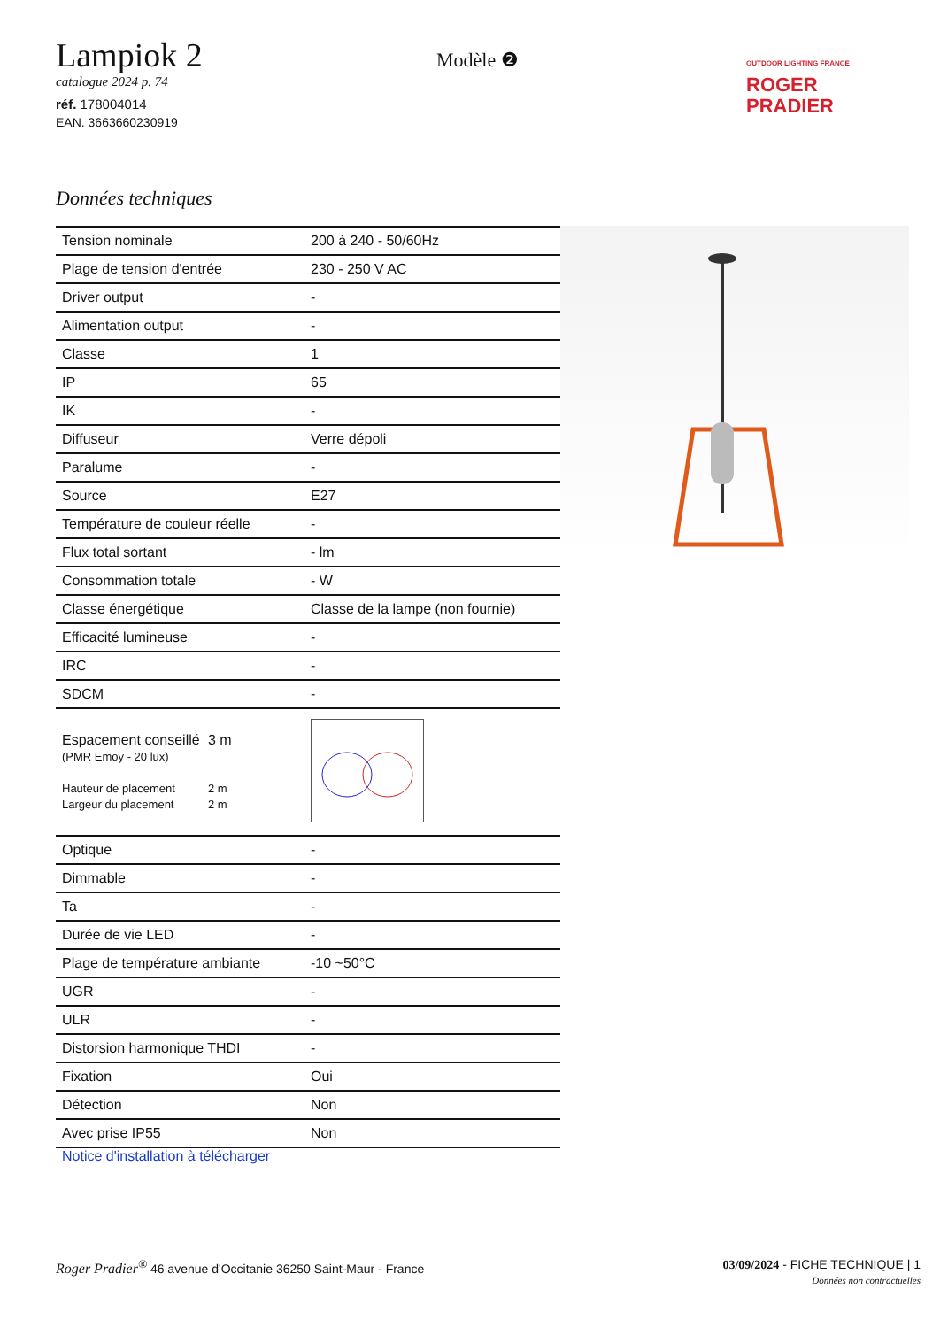Lampiok 2
catalogue 2024 p. 74
réf. 178004014
EAN. 3663660230919
Modèle ❷
OUTDOOR LIGHTING FRANCE
ROGER
PRADIER
Données techniques
| Tension nominale | 200 à 240 - 50/60Hz |
| Plage de tension d'entrée | 230 - 250 V AC |
| Driver output | - |
| Alimentation output | - |
| Classe | 1 |
| IP | 65 |
| IK | - |
| Diffuseur | Verre dépoli |
| Paralume | - |
| Source | E27 |
| Température de couleur réelle | - |
| Flux total sortant | - lm |
| Consommation totale | - W |
| Classe énergétique | Classe de la lampe (non fournie) |
| Efficacité lumineuse | - |
| IRC | - |
| SDCM | - |
| Espacement conseillé (PMR Emoy - 20 lux) Hauteur de placement Largeur du placement 3 m 2 m 2 m | |
| Optique | - |
| Dimmable | - |
| Ta | - |
| Durée de vie LED | - |
| Plage de température ambiante | -10 ~50°C |
| UGR | - |
| ULR | - |
| Distorsion harmonique THDI | - |
| Fixation | Oui |
| Détection | Non |
| Avec prise IP55 | Non |
Notice d'installation à télécharger
Roger Pradier<sup>®</sup> 46 avenue d'Occitanie 36250 Saint-Maur - France
03/09/2024 - FICHE TECHNIQUE | 1
Données non contractuelles